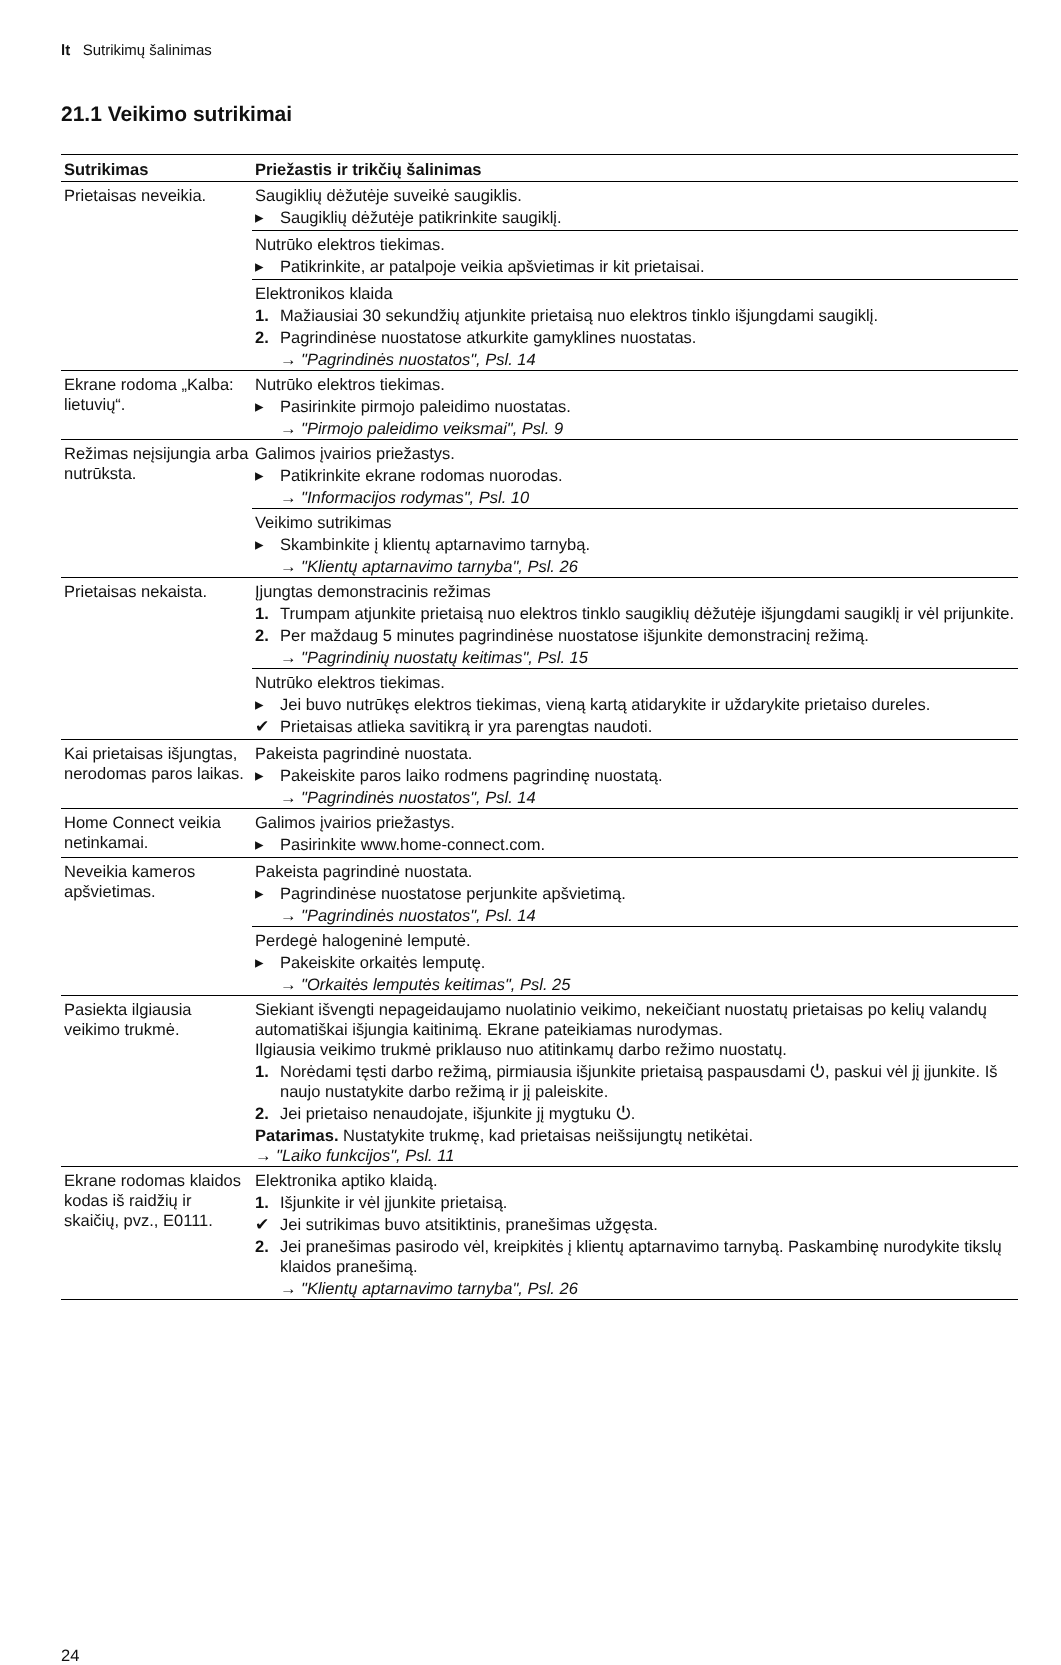lt Sutrikimų šalinimas
21.1 Veikimo sutrikimai
| Sutrikimas | Priežastis ir trikčių šalinimas |
| --- | --- |
| Prietaisas neveikia. | Saugiklių dėžutėje suveikė saugiklis. ▸ Saugiklių dėžutėje patikrinkite saugiklį. |
| | Nutrūko elektros tiekimas. ▸ Patikrinkite, ar patalpoje veikia apšvietimas ir kit prietaisai. |
| | Elektronikos klaida 1. Mažiausiai 30 sekundžių atjunkite prietaisą nuo elektros tinklo išjungdami saugiklį. 2. Pagrindinėse nuostatose atkurkite gamyklines nuostatas. → "Pagrindinės nuostatos", Psl. 14 |
| Ekrane rodoma „Kalba: lietuvių“. | Nutrūko elektros tiekimas. ▸ Pasirinkite pirmojo paleidimo nuostatas. → "Pirmojo paleidimo veiksmai", Psl. 9 |
| Režimas neįsijungia arba nutrūksta. | Galimos įvairios priežastys. ▸ Patikrinkite ekrane rodomas nuorodas. → "Informacijos rodymas", Psl. 10 |
| | Veikimo sutrikimas ▸ Skambinkite į klientų aptarnavimo tarnybą. → "Klientų aptarnavimo tarnyba", Psl. 26 |
| Prietaisas nekaista. | Įjungtas demonstracinis režimas 1. Trumpam atjunkite prietaisą nuo elektros tinklo saugiklių dėžutėje išjungdami saugiklį ir vėl prijunkite. 2. Per maždaug 5 minutes pagrindinėse nuostatose išjunkite demonstracinį režimą. → "Pagrindinių nuostatų keitimas", Psl. 15 |
| | Nutrūko elektros tiekimas. ▸ Jei buvo nutrūkęs elektros tiekimas, vieną kartą atidarykite ir uždarykite prietaiso dureles. ✔ Prietaisas atlieka savitikrą ir yra parengtas naudoti. |
| Kai prietaisas išjungtas, nerodomas paros laikas. | Pakeista pagrindinė nuostata. ▸ Pakeiskite paros laiko rodmens pagrindinę nuostatą. → "Pagrindinės nuostatos", Psl. 14 |
| Home Connect veikia netinkamai. | Galimos įvairios priežastys. ▸ Pasirinkite www.home-connect.com. |
| Neveikia kameros apšvietimas. | Pakeista pagrindinė nuostata. ▸ Pagrindinėse nuostatose perjunkite apšvietimą. → "Pagrindinės nuostatos", Psl. 14 |
| | Perdegė halogeninė lemputė. ▸ Pakeiskite orkaitės lemputę. → "Orkaitės lemputės keitimas", Psl. 25 |
| Pasiekta ilgiausia veikimo trukmė. | Siekiant išvengti nepageidaujamo nuolatinio veikimo, nekeičiant nuostatų prietaisas po kelių valandų automatiškai išjungia kaitinimą. Ekrane pateikiamas nurodymas. Ilgiausia veikimo trukmė priklauso nuo atitinkamų darbo režimo nuostatų. 1. Norėdami tęsti darbo režimą, pirmiausia išjunkite prietaisą paspausdami ⏻, paskui vėl jį įjunkite. Iš naujo nustatykite darbo režimą ir jį paleiskite. 2. Jei prietaiso nenaudojate, išjunkite jį mygtuku ⏻. Patarimas. Nustatykite trukmę, kad prietaisas neišsijungtų netikėtai. → "Laiko funkcijos", Psl. 11 |
| Ekrane rodomas klaidos kodas iš raidžių ir skaičių, pvz., E0111. | Elektronika aptiko klaidą. 1. Išjunkite ir vėl įjunkite prietaisą. ✔ Jei sutrikimas buvo atsitiktinis, pranešimas užgęsta. 2. Jei pranešimas pasirodo vėl, kreipkitės į klientų aptarnavimo tarnybą. Paskambinę nurodykite tikslų klaidos pranešimą. → "Klientų aptarnavimo tarnyba", Psl. 26 |
24